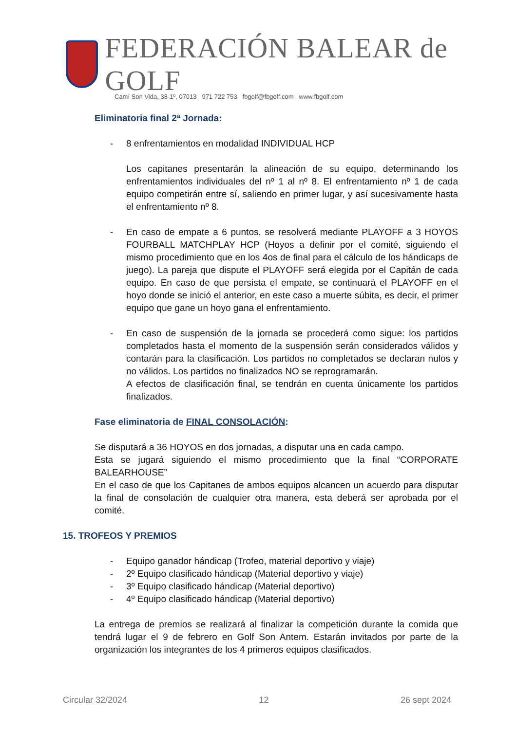FEDERACIÓN BALEAR de GOLF
Camí Son Vida, 38-1º, 07013 971 722 753 fbgolf@fbgolf.com www.fbgolf.com
Eliminatoria final 2ª Jornada:
- 8 enfrentamientos en modalidad INDIVIDUAL HCP
Los capitanes presentarán la alineación de su equipo, determinando los enfrentamientos individuales del nº 1 al nº 8. El enfrentamiento nº 1 de cada equipo competirán entre sí, saliendo en primer lugar, y así sucesivamente hasta el enfrentamiento nº 8.
- En caso de empate a 6 puntos, se resolverá mediante PLAYOFF a 3 HOYOS FOURBALL MATCHPLAY HCP (Hoyos a definir por el comité, siguiendo el mismo procedimiento que en los 4os de final para el cálculo de los hándicaps de juego). La pareja que dispute el PLAYOFF será elegida por el Capitán de cada equipo. En caso de que persista el empate, se continuará el PLAYOFF en el hoyo donde se inició el anterior, en este caso a muerte súbita, es decir, el primer equipo que gane un hoyo gana el enfrentamiento.
- En caso de suspensión de la jornada se procederá como sigue: los partidos completados hasta el momento de la suspensión serán considerados válidos y contarán para la clasificación. Los partidos no completados se declaran nulos y no válidos. Los partidos no finalizados NO se reprogramarán.
A efectos de clasificación final, se tendrán en cuenta únicamente los partidos finalizados.
Fase eliminatoria de FINAL CONSOLACIÓN:
Se disputará a 36 HOYOS en dos jornadas, a disputar una en cada campo.
Esta se jugará siguiendo el mismo procedimiento que la final “CORPORATE BALEARHOUSE”
En el caso de que los Capitanes de ambos equipos alcancen un acuerdo para disputar la final de consolación de cualquier otra manera, esta deberá ser aprobada por el comité.
15. TROFEOS Y PREMIOS
- Equipo ganador hándicap (Trofeo, material deportivo y viaje)
- 2º Equipo clasificado hándicap (Material deportivo y viaje)
- 3º Equipo clasificado hándicap (Material deportivo)
- 4º Equipo clasificado hándicap (Material deportivo)
La entrega de premios se realizará al finalizar la competición durante la comida que tendrá lugar el 9 de febrero en Golf Son Antem. Estarán invitados por parte de la organización los integrantes de los 4 primeros equipos clasificados.
Circular 32/2024 12 26 sept 2024